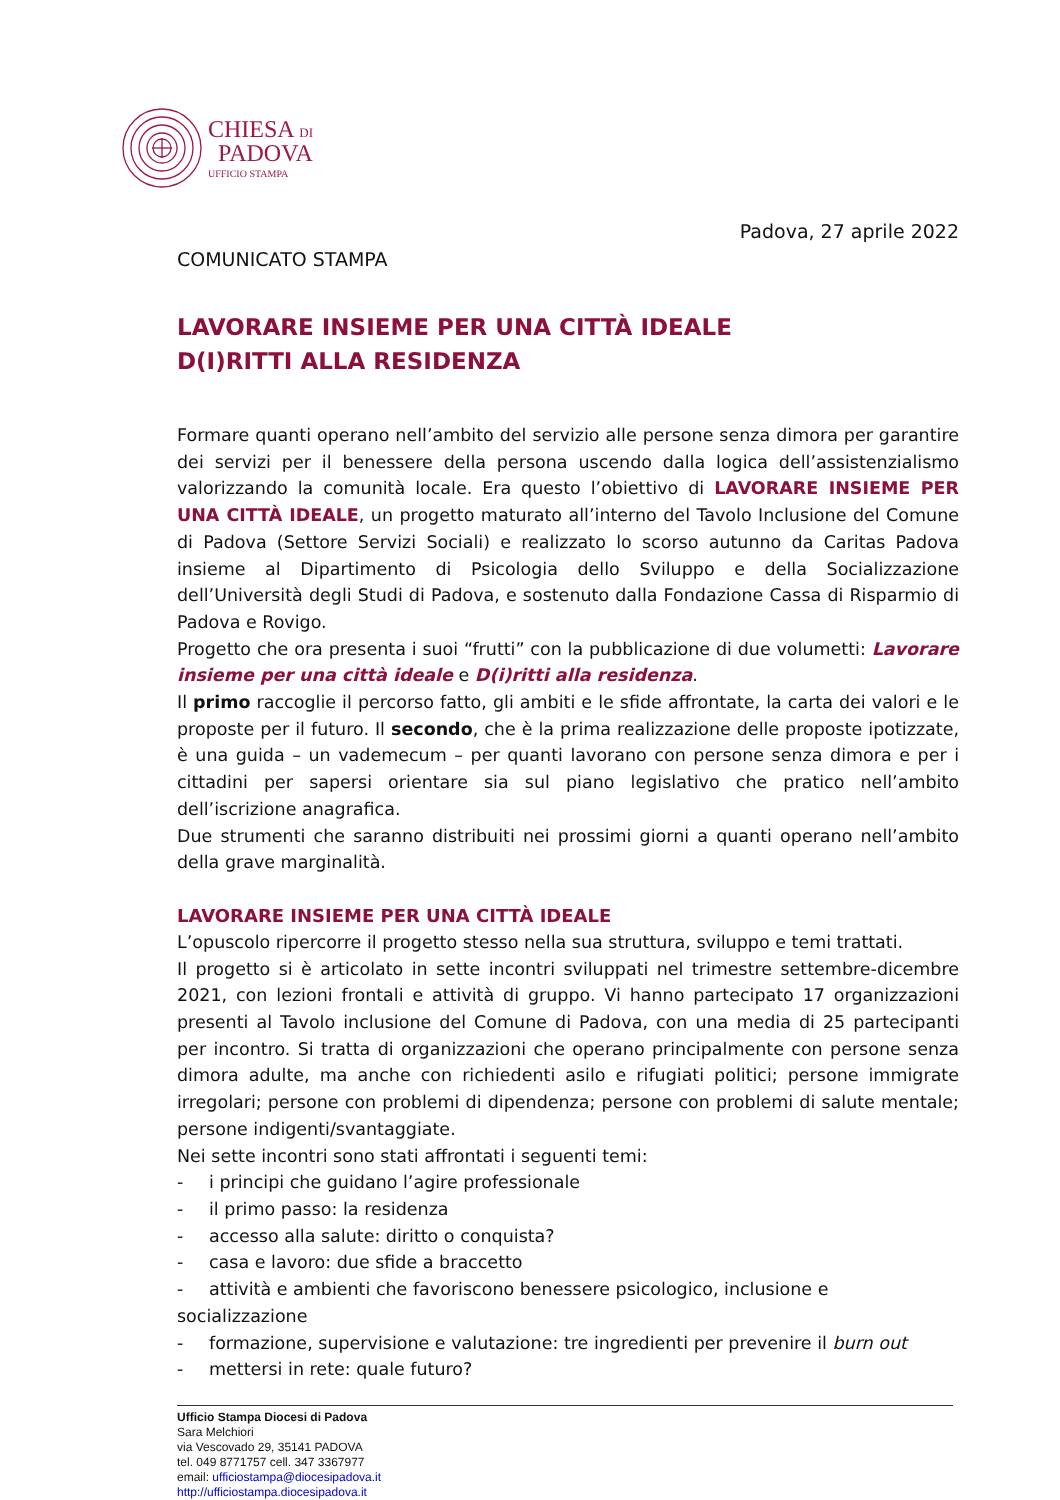CHIESA DI
PADOVA
UFFICIO STAMPA
Padova, 27 aprile 2022
COMUNICATO STAMPA
LAVORARE INSIEME PER UNA CITTÀ IDEALE
D(I)RITTI ALLA RESIDENZA
Formare quanti operano nell’ambito del servizio alle persone senza dimora per garantire dei servizi per il benessere della persona uscendo dalla logica dell’assistenzialismo valorizzando la comunità locale. Era questo l’obiettivo di LAVORARE INSIEME PER UNA CITTÀ IDEALE, un progetto maturato all’interno del Tavolo Inclusione del Comune di Padova (Settore Servizi Sociali) e realizzato lo scorso autunno da Caritas Padova insieme al Dipartimento di Psicologia dello Sviluppo e della Socializzazione dell’Università degli Studi di Padova, e sostenuto dalla Fondazione Cassa di Risparmio di Padova e Rovigo.
Progetto che ora presenta i suoi “frutti” con la pubblicazione di due volumetti: Lavorare insieme per una città ideale e D(i)ritti alla residenza.
Il primo raccoglie il percorso fatto, gli ambiti e le sfide affrontate, la carta dei valori e le proposte per il futuro. Il secondo, che è la prima realizzazione delle proposte ipotizzate, è una guida – un vademecum – per quanti lavorano con persone senza dimora e per i cittadini per sapersi orientare sia sul piano legislativo che pratico nell’ambito dell’iscrizione anagrafica.
Due strumenti che saranno distribuiti nei prossimi giorni a quanti operano nell’ambito della grave marginalità.
LAVORARE INSIEME PER UNA CITTÀ IDEALE
L’opuscolo ripercorre il progetto stesso nella sua struttura, sviluppo e temi trattati.
Il progetto si è articolato in sette incontri sviluppati nel trimestre settembre-dicembre 2021, con lezioni frontali e attività di gruppo. Vi hanno partecipato 17 organizzazioni presenti al Tavolo inclusione del Comune di Padova, con una media di 25 partecipanti per incontro. Si tratta di organizzazioni che operano principalmente con persone senza dimora adulte, ma anche con richiedenti asilo e rifugiati politici; persone immigrate irregolari; persone con problemi di dipendenza; persone con problemi di salute mentale; persone indigenti/svantaggiate.
Nei sette incontri sono stati affrontati i seguenti temi:
- i principi che guidano l’agire professionale
- il primo passo: la residenza
- accesso alla salute: diritto o conquista?
- casa e lavoro: due sfide a braccetto
- attività e ambienti che favoriscono benessere psicologico, inclusione e socializzazione
- formazione, supervisione e valutazione: tre ingredienti per prevenire il burn out
- mettersi in rete: quale futuro?
Ufficio Stampa Diocesi di Padova
Sara Melchiori
via Vescovado 29, 35141 PADOVA
tel. 049 8771757 cell. 347 3367977
email: ufficiostampa@diocesipadova.it
http://ufficiostampa.diocesipadova.it